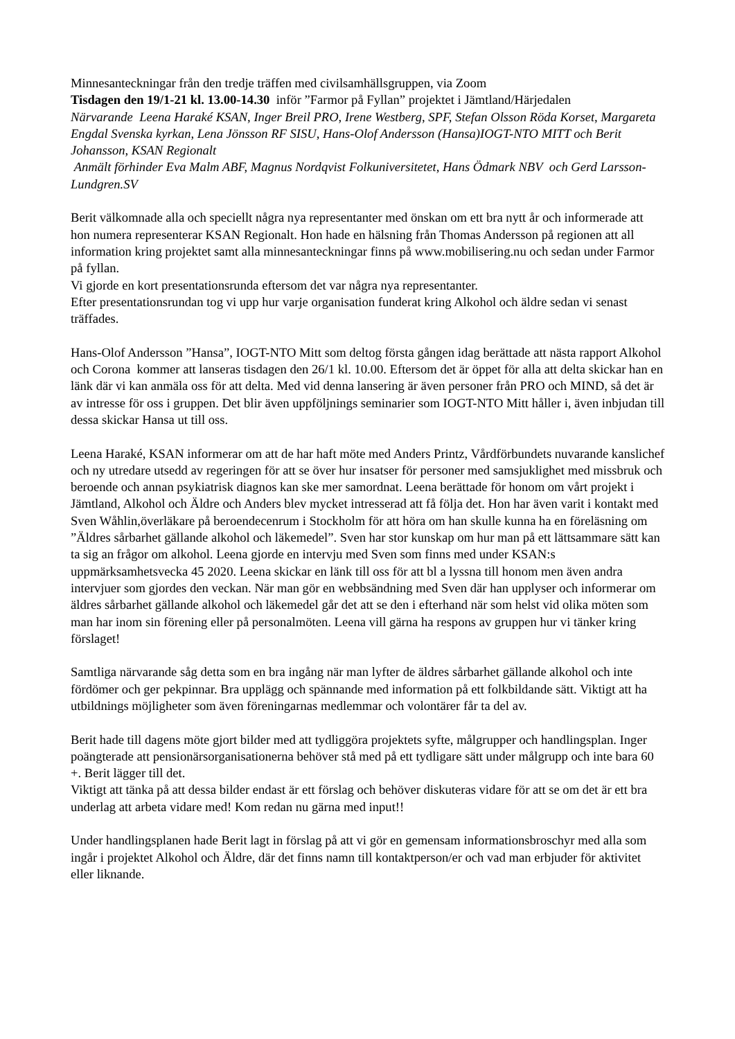Minnesanteckningar från den tredje träffen med civilsamhällsgruppen, via Zoom
Tisdagen den 19/1-21 kl. 13.00-14.30 inför ”Farmor på Fyllan” projektet i Jämtland/Härjedalen
Närvarande Leena Haraké KSAN, Inger Breil PRO, Irene Westberg, SPF, Stefan Olsson Röda Korset, Margareta Engdal Svenska kyrkan, Lena Jönsson RF SISU, Hans-Olof Andersson (Hansa)IOGT-NTO MITT och Berit Johansson, KSAN Regionalt
Anmält förhinder Eva Malm ABF, Magnus Nordqvist Folkuniversitetet, Hans Ödmark NBV och Gerd Larsson-Lundgren.SV
Berit välkomnade alla och speciellt några nya representanter med önskan om ett bra nytt år och informerade att hon numera representerar KSAN Regionalt. Hon hade en hälsning från Thomas Andersson på regionen att all information kring projektet samt alla minnesanteckningar finns på www.mobilisering.nu och sedan under Farmor på fyllan.
Vi gjorde en kort presentationsrunda eftersom det var några nya representanter.
Efter presentationsrundan tog vi upp hur varje organisation funderat kring Alkohol och äldre sedan vi senast träffades.
Hans-Olof Andersson ”Hansa”, IOGT-NTO Mitt som deltog första gången idag berättade att nästa rapport Alkohol och Corona kommer att lanseras tisdagen den 26/1 kl. 10.00. Eftersom det är öppet för alla att delta skickar han en länk där vi kan anmäla oss för att delta. Med vid denna lansering är även personer från PRO och MIND, så det är av intresse för oss i gruppen. Det blir även uppföljnings seminarier som IOGT-NTO Mitt håller i, även inbjudan till dessa skickar Hansa ut till oss.
Leena Haraké, KSAN informerar om att de har haft möte med Anders Printz, Vårdförbundets nuvarande kanslichef och ny utredare utsedd av regeringen för att se över hur insatser för personer med samsjuklighet med missbruk och beroende och annan psykiatrisk diagnos kan ske mer samordnat. Leena berättade för honom om vårt projekt i Jämtland, Alkohol och Äldre och Anders blev mycket intresserad att få följa det. Hon har även varit i kontakt med Sven Wåhlin,överläkare på beroendecenrum i Stockholm för att höra om han skulle kunna ha en föreläsning om ”Äldres sårbarhet gällande alkohol och läkemedel”. Sven har stor kunskap om hur man på ett lättsammare sätt kan ta sig an frågor om alkohol. Leena gjorde en intervju med Sven som finns med under KSAN:s uppmärksamhetsvecka 45 2020. Leena skickar en länk till oss för att bl a lyssna till honom men även andra intervjuer som gjordes den veckan. När man gör en webbsändning med Sven där han upplyser och informerar om äldres sårbarhet gällande alkohol och läkemedel går det att se den i efterhand när som helst vid olika möten som man har inom sin förening eller på personalmöten. Leena vill gärna ha respons av gruppen hur vi tänker kring förslaget!
Samtliga närvarande såg detta som en bra ingång när man lyfter de äldres sårbarhet gällande alkohol och inte fördömer och ger pekpinnar. Bra upplägg och spännande med information på ett folkbildande sätt. Viktigt att ha utbildnings möjligheter som även föreningarnas medlemmar och volontärer får ta del av.
Berit hade till dagens möte gjort bilder med att tydliggöra projektets syfte, målgrupper och handlingsplan. Inger poängterade att pensionärsorganisationerna behöver stå med på ett tydligare sätt under målgrupp och inte bara 60 +. Berit lägger till det.
Viktigt att tänka på att dessa bilder endast är ett förslag och behöver diskuteras vidare för att se om det är ett bra underlag att arbeta vidare med! Kom redan nu gärna med input!!
Under handlingsplanen hade Berit lagt in förslag på att vi gör en gemensam informationsbroschyr med alla som ingår i projektet Alkohol och Äldre, där det finns namn till kontaktperson/er och vad man erbjuder för aktivitet eller liknande.